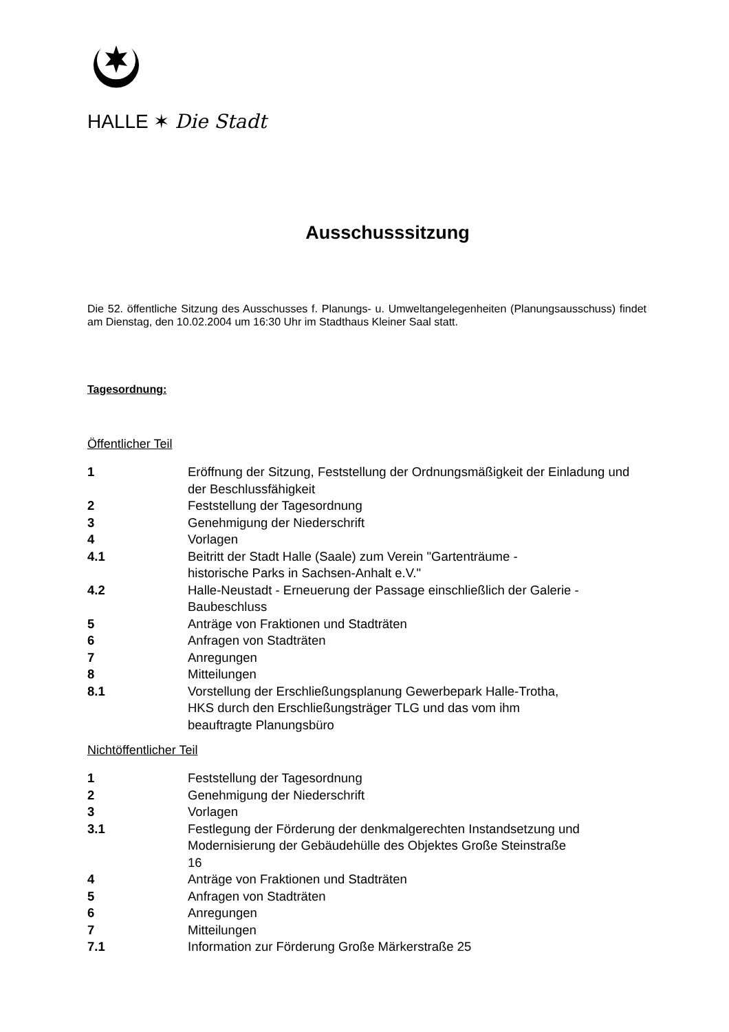HALLE ✶ Die Stadt
Ausschusssitzung
Die 52. öffentliche Sitzung des Ausschusses f. Planungs- u. Umweltangelegenheiten (Planungsausschuss) findet am Dienstag, den 10.02.2004 um 16:30 Uhr im Stadthaus Kleiner Saal statt.
Tagesordnung:
Öffentlicher Teil
| 1 | Eröffnung der Sitzung, Feststellung der Ordnungsmäßigkeit der Einladung und der Beschlussfähigkeit |
| 2 | Feststellung der Tagesordnung |
| 3 | Genehmigung der Niederschrift |
| 4 | Vorlagen |
| 4.1 | Beitritt der Stadt Halle (Saale) zum Verein "Gartenträume - historische Parks in Sachsen-Anhalt e.V." |
| 4.2 | Halle-Neustadt - Erneuerung der Passage einschließlich der Galerie - Baubeschluss |
| 5 | Anträge von Fraktionen und Stadträten |
| 6 | Anfragen von Stadträten |
| 7 | Anregungen |
| 8 | Mitteilungen |
| 8.1 | Vorstellung der Erschließungsplanung Gewerbepark Halle-Trotha, HKS durch den Erschließungsträger TLG und das vom ihm beauftragte Planungsbüro |
Nichtöffentlicher Teil
| 1 | Feststellung der Tagesordnung |
| 2 | Genehmigung der Niederschrift |
| 3 | Vorlagen |
| 3.1 | Festlegung der Förderung der denkmalgerechten Instandsetzung und Modernisierung der Gebäudehülle des Objektes Große Steinstraße 16 |
| 4 | Anträge von Fraktionen und Stadträten |
| 5 | Anfragen von Stadträten |
| 6 | Anregungen |
| 7 | Mitteilungen |
| 7.1 | Information zur Förderung Große Märkerstraße 25 |